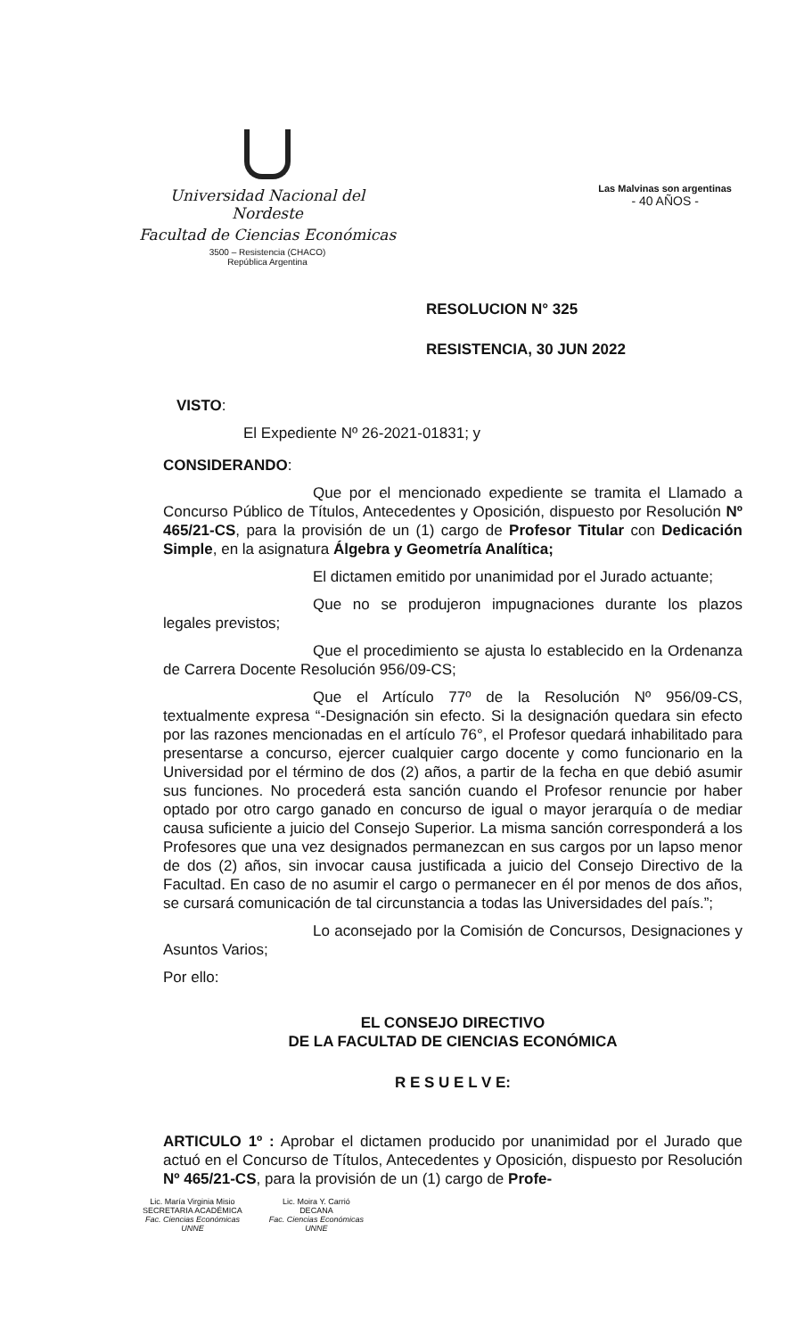Universidad Nacional del Nordeste
Facultad de Ciencias Económicas
3500 – Resistencia (CHACO)
República Argentina
Las Malvinas son argentinas
- 40 AÑOS -
RESOLUCION N° 325
RESISTENCIA, 30 JUN 2022
VISTO:
El Expediente Nº 26-2021-01831; y
CONSIDERANDO:
Que por el mencionado expediente se tramita el Llamado a Concurso Público de Títulos, Antecedentes y Oposición, dispuesto por Resolución Nº 465/21-CS, para la provisión de un (1) cargo de Profesor Titular con Dedicación Simple, en la asignatura Álgebra y Geometría Analítica;
El dictamen emitido por unanimidad por el Jurado actuante;
Que no se produjeron impugnaciones durante los plazos legales previstos;
Que el procedimiento se ajusta lo establecido en la Ordenanza de Carrera Docente Resolución 956/09-CS;
Que el Artículo 77º de la Resolución Nº 956/09-CS, textualmente expresa “-Designación sin efecto. Si la designación quedara sin efecto por las razones mencionadas en el artículo 76°, el Profesor quedará inhabilitado para presentarse a concurso, ejercer cualquier cargo docente y como funcionario en la Universidad por el término de dos (2) años, a partir de la fecha en que debió asumir sus funciones. No procederá esta sanción cuando el Profesor renuncie por haber optado por otro cargo ganado en concurso de igual o mayor jerarquía o de mediar causa suficiente a juicio del Consejo Superior. La misma sanción corresponderá a los Profesores que una vez designados permanezcan en sus cargos por un lapso menor de dos (2) años, sin invocar causa justificada a juicio del Consejo Directivo de la Facultad. En caso de no asumir el cargo o permanecer en él por menos de dos años, se cursará comunicación de tal circunstancia a todas las Universidades del país.”;
Lo aconsejado por la Comisión de Concursos, Designaciones y Asuntos Varios;
Por ello:
EL CONSEJO DIRECTIVO
DE LA FACULTAD DE CIENCIAS ECONÓMICA
R E S U E L V E:
ARTICULO 1º : Aprobar el dictamen producido por unanimidad por el Jurado que actuó en el Concurso de Títulos, Antecedentes y Oposición, dispuesto por Resolución Nº 465/21-CS, para la provisión de un (1) cargo de Profe-
Lic. María Virginia Misio
SECRETARIA ACADÉMICA
Fac. Ciencias Económicas
UNNE
Lic. Moira Y. Carrió
DECANA
Fac. Ciencias Económicas
UNNE